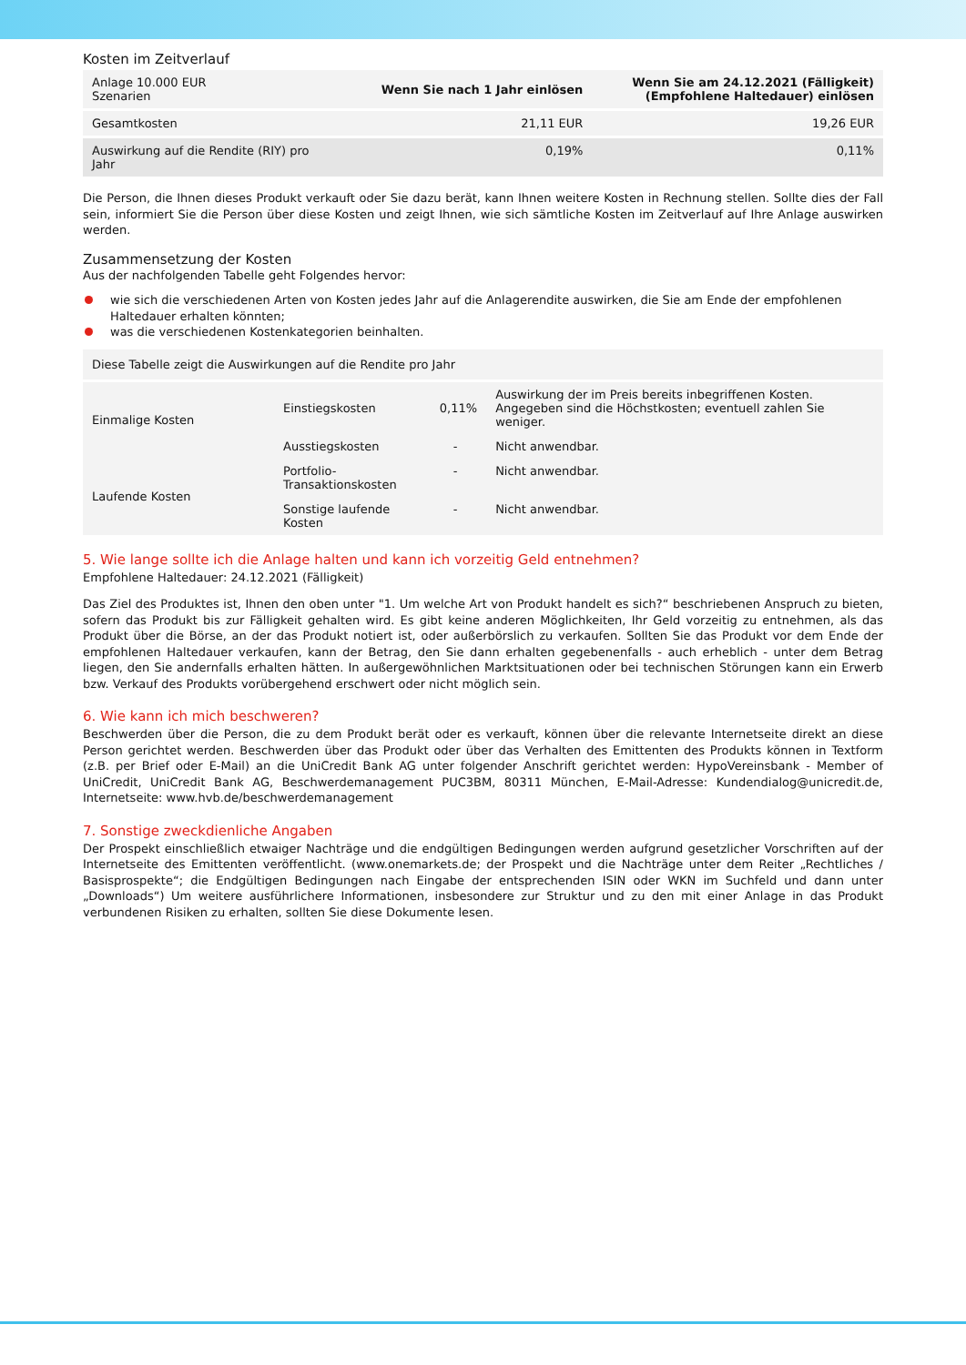Kosten im Zeitverlauf
| Anlage 10.000 EUR Szenarien | Wenn Sie nach 1 Jahr einlösen | Wenn Sie am 24.12.2021 (Fälligkeit) (Empfohlene Haltedauer) einlösen |
| --- | --- | --- |
| Gesamtkosten | 21,11 EUR | 19,26 EUR |
| Auswirkung auf die Rendite (RIY) pro Jahr | 0,19% | 0,11% |
Die Person, die Ihnen dieses Produkt verkauft oder Sie dazu berät, kann Ihnen weitere Kosten in Rechnung stellen. Sollte dies der Fall sein, informiert Sie die Person über diese Kosten und zeigt Ihnen, wie sich sämtliche Kosten im Zeitverlauf auf Ihre Anlage auswirken werden.
Zusammensetzung der Kosten
Aus der nachfolgenden Tabelle geht Folgendes hervor:
wie sich die verschiedenen Arten von Kosten jedes Jahr auf die Anlagerendite auswirken, die Sie am Ende der empfohlenen Haltedauer erhalten könnten;
was die verschiedenen Kostenkategorien beinhalten.
| Diese Tabelle zeigt die Auswirkungen auf die Rendite pro Jahr | | | |
| --- | --- | --- | --- |
| Einmalige Kosten | Einstiegskosten | 0,11% | Auswirkung der im Preis bereits inbegriffenen Kosten. Angegeben sind die Höchstkosten; eventuell zahlen Sie weniger. |
| | Ausstiegskosten | - | Nicht anwendbar. |
| Laufende Kosten | Portfolio-Transaktionskosten | - | Nicht anwendbar. |
| | Sonstige laufende Kosten | - | Nicht anwendbar. |
5. Wie lange sollte ich die Anlage halten und kann ich vorzeitig Geld entnehmen?
Empfohlene Haltedauer: 24.12.2021 (Fälligkeit)
Das Ziel des Produktes ist, Ihnen den oben unter "1. Um welche Art von Produkt handelt es sich?“ beschriebenen Anspruch zu bieten, sofern das Produkt bis zur Fälligkeit gehalten wird. Es gibt keine anderen Möglichkeiten, Ihr Geld vorzeitig zu entnehmen, als das Produkt über die Börse, an der das Produkt notiert ist, oder außerbörslich zu verkaufen. Sollten Sie das Produkt vor dem Ende der empfohlenen Haltedauer verkaufen, kann der Betrag, den Sie dann erhalten gegebenenfalls - auch erheblich - unter dem Betrag liegen, den Sie andernfalls erhalten hätten. In außergewöhnlichen Marktsituationen oder bei technischen Störungen kann ein Erwerb bzw. Verkauf des Produkts vorübergehend erschwert oder nicht möglich sein.
6. Wie kann ich mich beschweren?
Beschwerden über die Person, die zu dem Produkt berät oder es verkauft, können über die relevante Internetseite direkt an diese Person gerichtet werden. Beschwerden über das Produkt oder über das Verhalten des Emittenten des Produkts können in Textform (z.B. per Brief oder E-Mail) an die UniCredit Bank AG unter folgender Anschrift gerichtet werden: HypoVereinsbank - Member of UniCredit, UniCredit Bank AG, Beschwerdemanagement PUC3BM, 80311 München, E-Mail-Adresse: Kundendialog@unicredit.de, Internetseite: www.hvb.de/beschwerdemanagement
7. Sonstige zweckdienliche Angaben
Der Prospekt einschließlich etwaiger Nachträge und die endgültigen Bedingungen werden aufgrund gesetzlicher Vorschriften auf der Internetseite des Emittenten veröffentlicht. (www.onemarkets.de; der Prospekt und die Nachträge unter dem Reiter „Rechtliches / Basisprospekte“; die Endgültigen Bedingungen nach Eingabe der entsprechenden ISIN oder WKN im Suchfeld und dann unter „Downloads“) Um weitere ausführlichere Informationen, insbesondere zur Struktur und zu den mit einer Anlage in das Produkt verbundenen Risiken zu erhalten, sollten Sie diese Dokumente lesen.